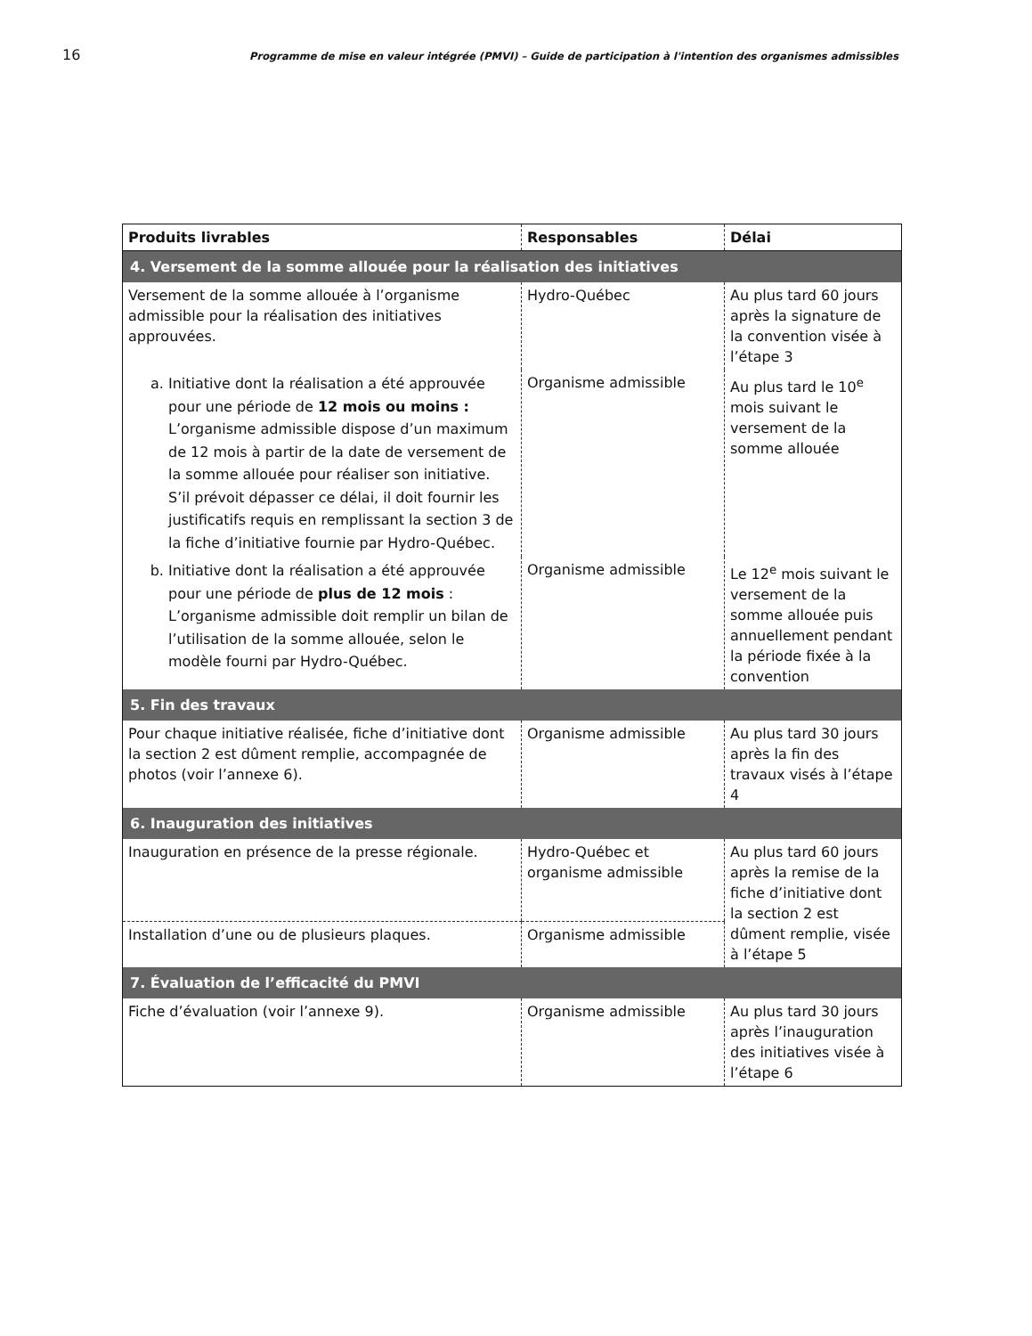16 Programme de mise en valeur intégrée (PMVI) – Guide de participation à l'intention des organismes admissibles
| Produits livrables | Responsables | Délai |
| --- | --- | --- |
| 4. Versement de la somme allouée pour la réalisation des initiatives | | |
| Versement de la somme allouée à l’organisme admissible pour la réalisation des initiatives approuvées. | Hydro-Québec | Au plus tard 60 jours après la signature de la convention visée à l’étape 3 |
| a. Initiative dont la réalisation a été approuvée pour une période de 12 mois ou moins : L’organisme admissible dispose d’un maximum de 12 mois à partir de la date de versement de la somme allouée pour réaliser son initiative. S’il prévoit dépasser ce délai, il doit fournir les justificatifs requis en remplissant la section 3 de la fiche d’initiative fournie par Hydro-Québec. | Organisme admissible | Au plus tard le 10<sup>e</sup> mois suivant le versement de la somme allouée |
| b. Initiative dont la réalisation a été approuvée pour une période de plus de 12 mois : L’organisme admissible doit remplir un bilan de l’utilisation de la somme allouée, selon le modèle fourni par Hydro-Québec. | Organisme admissible | Le 12<sup>e</sup> mois suivant le versement de la somme allouée puis annuellement pendant la période fixée à la convention |
| 5. Fin des travaux | | |
| Pour chaque initiative réalisée, fiche d’initiative dont la section 2 est dûment remplie, accompagnée de photos (voir l’annexe 6). | Organisme admissible | Au plus tard 30 jours après la fin des travaux visés à l’étape 4 |
| 6. Inauguration des initiatives | | |
| Inauguration en présence de la presse régionale. | Hydro-Québec et organisme admissible | Au plus tard 60 jours après la remise de la fiche d’initiative dont la section 2 est dûment remplie, visée à l’étape 5 |
| Installation d’une ou de plusieurs plaques. | Organisme admissible | |
| 7. Évaluation de l’efficacité du PMVI | | |
| Fiche d’évaluation (voir l’annexe 9). | Organisme admissible | Au plus tard 30 jours après l’inauguration des initiatives visée à l’étape 6 |